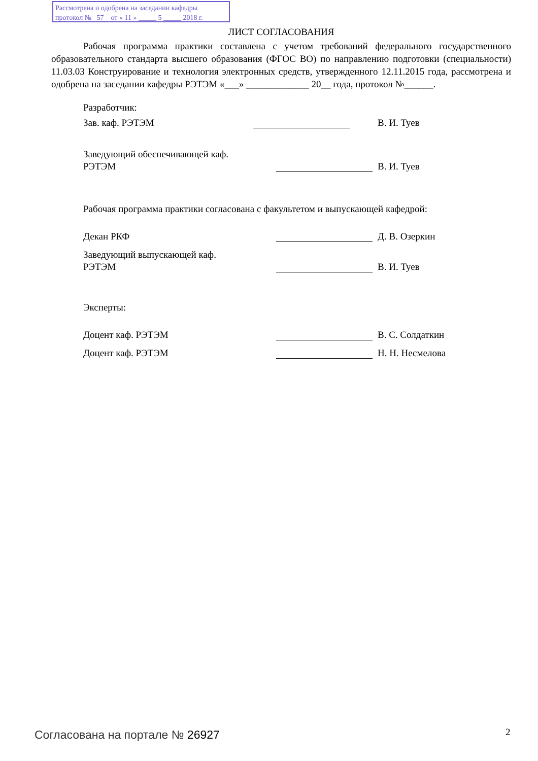Рассмотрена и одобрена на заседании кафедры
протокол № 57 от « 11 » _____ 5 _____ 2018 г.
ЛИСТ СОГЛАСОВАНИЯ
Рабочая программа практики составлена с учетом требований федерального государственного образовательного стандарта высшего образования (ФГОС ВО) по направлению подготовки (специальности) 11.03.03 Конструирование и технология электронных средств, утвержденного 12.11.2015 года, рассмотрена и одобрена на заседании кафедры РЭТЭМ «___» _____________ 20__ года, протокол №______.
Разработчик:
Зав. каф. РЭТЭМ В. И. Туев
Заведующий обеспечивающей каф.
РЭТЭМ В. И. Туев
Рабочая программа практики согласована с факультетом и выпускающей кафедрой:
Декан РКФ Д. В. Озеркин
Заведующий выпускающей каф.
РЭТЭМ В. И. Туев
Эксперты:
Доцент каф. РЭТЭМ В. С. Солдаткин
Доцент каф. РЭТЭМ Н. Н. Несмелова
Согласована на портале № 26927 2